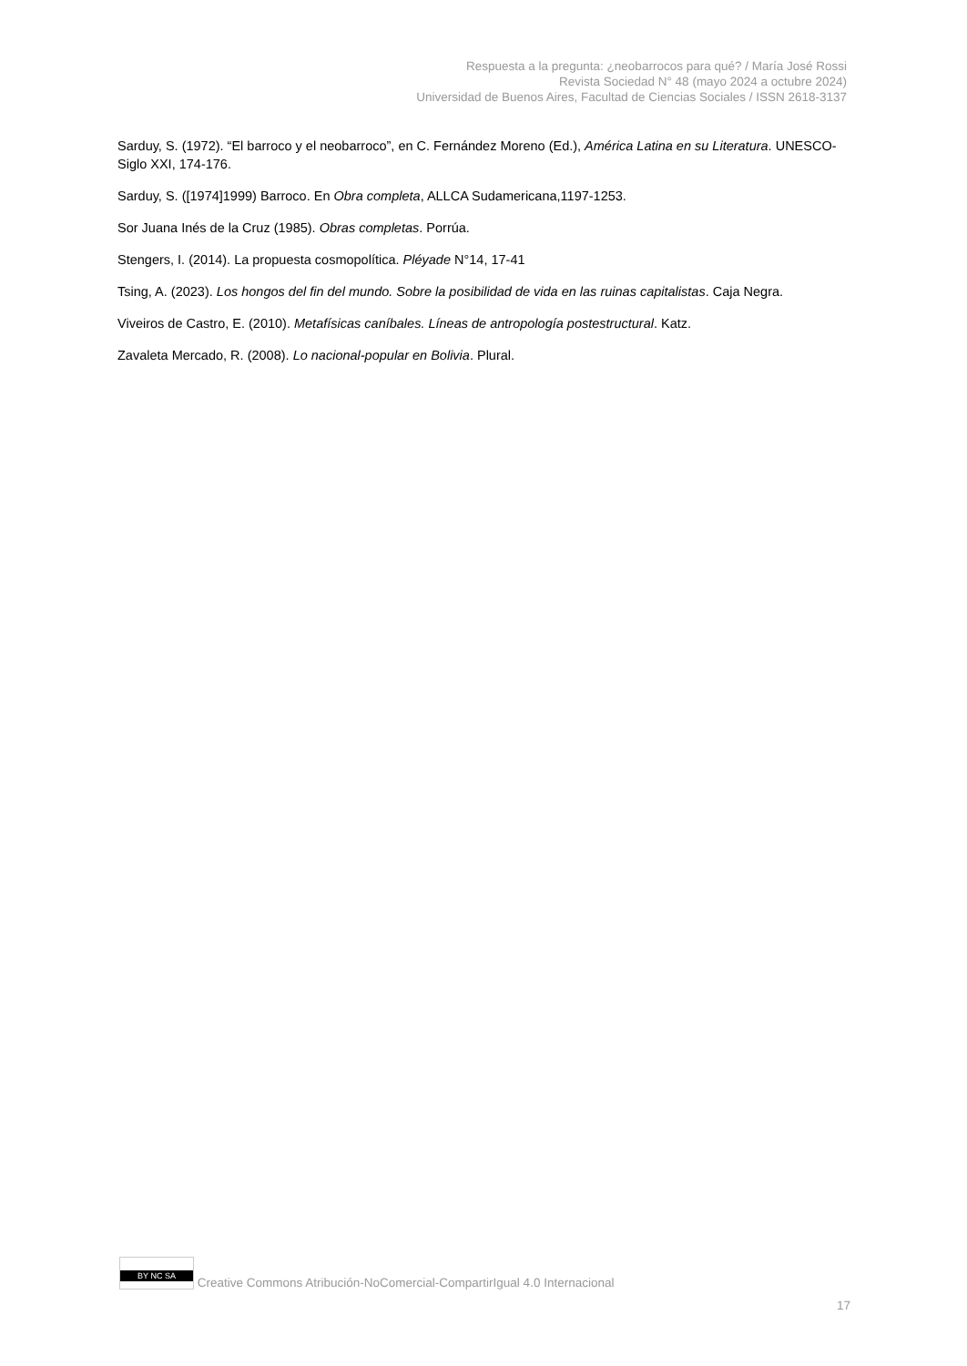Respuesta a la pregunta: ¿neobarrocos para qué? / María José Rossi
Revista Sociedad N° 48 (mayo 2024 a octubre 2024)
Universidad de Buenos Aires, Facultad de Ciencias Sociales / ISSN 2618-3137
Sarduy, S. (1972). “El barroco y el neobarroco”, en C. Fernández Moreno (Ed.), América Latina en su Literatura. UNESCO-Siglo XXI, 174-176.
Sarduy, S. ([1974]1999) Barroco. En Obra completa, ALLCA Sudamericana,1197-1253.
Sor Juana Inés de la Cruz (1985). Obras completas. Porrúa.
Stengers, I. (2014). La propuesta cosmopolítica. Pléyade N°14, 17-41
Tsing, A. (2023). Los hongos del fin del mundo. Sobre la posibilidad de vida en las ruinas capitalistas. Caja Negra.
Viveiros de Castro, E. (2010). Metafísicas caníbales. Líneas de antropología postestructural. Katz.
Zavaleta Mercado, R. (2008). Lo nacional-popular en Bolivia. Plural.
BY NC SA Creative Commons Atribución-NoComercial-CompartirIgual 4.0 Internacional
17